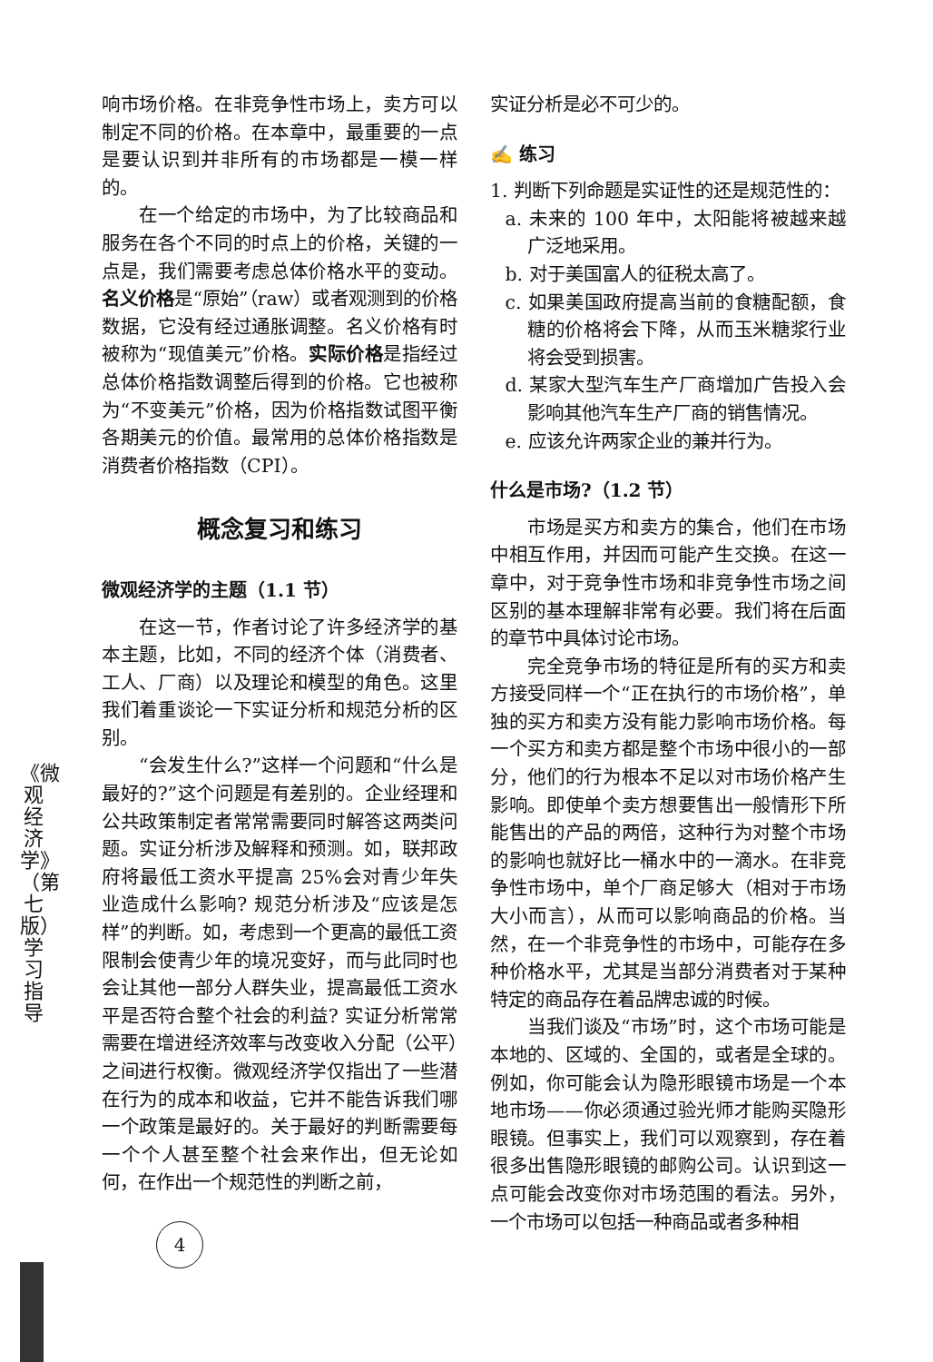《微观经济学》（第七版）学习指导
响市场价格。在非竞争性市场上，卖方可以制定不同的价格。在本章中，最重要的一点是要认识到并非所有的市场都是一模一样的。
在一个给定的市场中，为了比较商品和服务在各个不同的时点上的价格，关键的一点是，我们需要考虑总体价格水平的变动。名义价格是“原始”（raw）或者观测到的价格数据，它没有经过通胀调整。名义价格有时被称为“现值美元”价格。实际价格是指经过总体价格指数调整后得到的价格。它也被称为“不变美元”价格，因为价格指数试图平衡各期美元的价值。最常用的总体价格指数是消费者价格指数（CPI）。
概念复习和练习
微观经济学的主题（1.1 节）
在这一节，作者讨论了许多经济学的基本主题，比如，不同的经济个体（消费者、工人、厂商）以及理论和模型的角色。这里我们着重谈论一下实证分析和规范分析的区别。
“会发生什么?”这样一个问题和“什么是最好的?”这个问题是有差别的。企业经理和公共政策制定者常常需要同时解答这两类问题。实证分析涉及解释和预测。如，联邦政府将最低工资水平提高 25%会对青少年失业造成什么影响? 规范分析涉及“应该是怎样”的判断。如，考虑到一个更高的最低工资限制会使青少年的境况变好，而与此同时也会让其他一部分人群失业，提高最低工资水平是否符合整个社会的利益? 实证分析常常需要在增进经济效率与改变收入分配（公平）之间进行权衡。微观经济学仅指出了一些潜在行为的成本和收益，它并不能告诉我们哪一个政策是最好的。关于最好的判断需要每一个个人甚至整个社会来作出，但无论如何，在作出一个规范性的判断之前，
实证分析是必不可少的。
✍ 练习
1. 判断下列命题是实证性的还是规范性的：
a. 未来的 100 年中，太阳能将被越来越广泛地采用。
b. 对于美国富人的征税太高了。
c. 如果美国政府提高当前的食糖配额，食糖的价格将会下降，从而玉米糖浆行业将会受到损害。
d. 某家大型汽车生产厂商增加广告投入会影响其他汽车生产厂商的销售情况。
e. 应该允许两家企业的兼并行为。
什么是市场?（1.2 节）
市场是买方和卖方的集合，他们在市场中相互作用，并因而可能产生交换。在这一章中，对于竞争性市场和非竞争性市场之间区别的基本理解非常有必要。我们将在后面的章节中具体讨论市场。
完全竞争市场的特征是所有的买方和卖方接受同样一个“正在执行的市场价格”，单独的买方和卖方没有能力影响市场价格。每一个买方和卖方都是整个市场中很小的一部分，他们的行为根本不足以对市场价格产生影响。即使单个卖方想要售出一般情形下所能售出的产品的两倍，这种行为对整个市场的影响也就好比一桶水中的一滴水。在非竞争性市场中，单个厂商足够大（相对于市场大小而言），从而可以影响商品的价格。当然，在一个非竞争性的市场中，可能存在多种价格水平，尤其是当部分消费者对于某种特定的商品存在着品牌忠诚的时候。
当我们谈及“市场”时，这个市场可能是本地的、区域的、全国的，或者是全球的。例如，你可能会认为隐形眼镜市场是一个本地市场——你必须通过验光师才能购买隐形眼镜。但事实上，我们可以观察到，存在着很多出售隐形眼镜的邮购公司。认识到这一点可能会改变你对市场范围的看法。另外，一个市场可以包括一种商品或者多种相
4